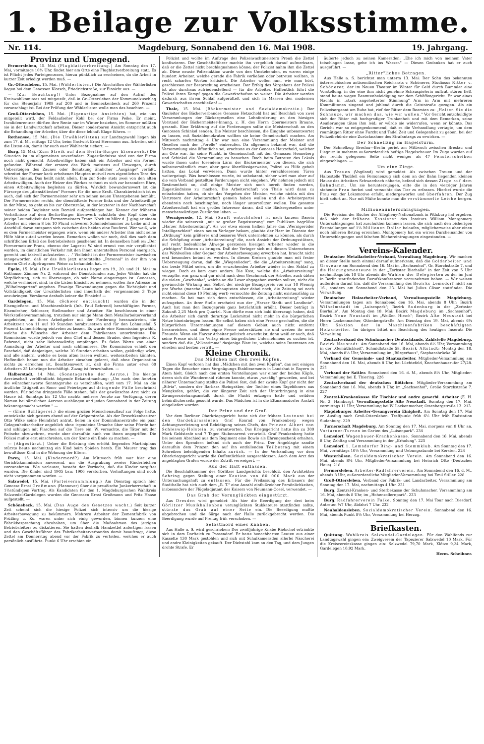1. Beilage zur Volksstimme.
Nr. 114. Magdeburg, Sonnabend den 16. Mai 1908. 19. Jahrgang.
Provinz und Umgegend.
Fermersleben, 15. Mai. (Flugblattverbreitung.) Am Sonntag den 17. Mai, vormittags 10½ Uhr, findet hier am Orte eine Flugblattverbreitung statt. Es ist Pflicht jedes Parteigenossen, hierzu pünktlich zu erscheinen, da die Arbeit in kurzer Zeit erledigt werden muß. —
Gr.-Ottersleben, 15. Mai. (Wählerlisten.) Die Abschriften der Wählerlisten liegen bei dem Genossen Klotsch, Friedrichstraße, zur Einsicht aus. —
— (Zur Beachtung!) Unter Bezugnahme auf den Aufruf des Kreiswahlkomitees sei mitgeteilt, daß in Gr.-Ottersleben der Kommunalzuschlag für das Steuerjahr 1908 auf 200 und in Benneckenbeck auf 260 Prozent veranschlagt ist. Bei der Prüfung der Wählerlisten wolle man das beachten. —
Groß-Ottersleben, 15. Mai. (Eigenartige Ansichten) hat, wie uns mitgeteilt wird, der Feldaufseher Kohl bei der Firma Peike. Er meint, Invalidenrentner dürften ihre Rente nur im Winter beziehen, im Sommer müßten sie in der Landwirtschaft arbeiten. Dieser sonderbaren Ansicht entspricht auch die Behandlung der Arbeiter, über die diese lebhaft Klage führen. —
Rothensee, 15. Mai. (Die Urwählerlisten) zur Landtagswahl liegen bis zum 17. d. M., mittags 12 Uhr, beim Gastwirt Ernst Herrmann aus. Arbeiter, seht die Listen ein, damit ihr euch euer Wahlrecht sichert. —
Burg, 15. Mai. (Zum Streik auf dem Berlin-Burger Eisenwerk.) Die Situation ist im allgemeinen unverändert. Zugeständnisse sind von der Firma noch nicht gemacht. Arbeitswillige haben sich ein Arbeiter und ein Former gefunden. Während der erstere das Werk meistens auf Umwegen, durch Uebersteigen des Zaunes oder Benutzung ähnlicher „Ausgänge" verläßt, schreitet der Former keck erhobenen Hauptes mutvoll zum eigentlichen Tore des Werkes hinaus. Das heißt nicht allein. Ihm zur Seite stets zwei von den alten Arbeitswilligen. Auch der Heizer des Werkes rechnet es sich zur besondern Ehre, einen Arbeitswilligen begleiten zu dürfen. Wirklich bewundernswert ist die Fürsorge des „dienstältesten" Formers für die neue Kraft. Charakteristisch ist es auch, daß sich der Formermeister sehr um seinen neuen Untergebenen bemüht. Der Formermeister rechts, der dienstälteste Former links und der Arbeitswillige in der Mitte; so geht es bis zur Oberstraße, in der letzterer in der Nachbarschaft seiner beiden Begleiter sein Domizil aufgeschlagen hat. Kenner der früheren Verhältnisse auf dem Berlin-Burger Eisenwerk schütteln den Kopf über die jetzige Leutseligkeit des Formermeisters Franz. Noch im März d. J. ging er einem Arbeiter mit einem 8 bis 10 Pfund schweren Schmiedehammer zu Leibe und im Anschluß daran entspann sich zwischen den beiden eine Rauferei. Wer weiß, wie es dem Formermeister ergangen wäre, wenn ein andrer Arbeiter ihm nicht seine Hilfe hätte zuteil werden lassen. Bemerken wollen wir noch, daß dies nach dem schriftlichen Erlaß des Betriebsleiters geschehen ist. In demselben hieß es: „Der Formermeister Franz, ebenso der Lagerist W. sind erneut von mir verpflichtet worden, im dienstlichen Verkehr mit den ihnen unterstellten Personal energisch, gerecht und taktvoll aufzutreten . . ." Vielleicht ist der Formermeister inzwischen innegeworden, daß er das ihm jetzt unterstellte „Personal" in der ihm von seinem Chef aufgetragenen Weise zu behandeln hat. —
Egeln, 15. Mai. (Die Urwählerlisten) liegen am 19., 20. und 21. Mai im Rathause, Zimmer Nr. 2, während der Dienststunden aus. Jeder Wähler hat die Verpflichtung, sich zu überzeugen, ob sein Name eingetragen ist. Genossen, welche verhindert sind, in die Listen Einsicht zu nehmen, wollen ihre Adresse im „Wilhelmsgarten" angeben. Etwaige Einwendungen gegen die Richtigkeit und Vollständigkeit der Urwählerlisten sind innerhalb der vorgenannten 3 Tage anzubringen. Versäume deshalb keiner die Einsicht! —
Gardelegen, 15. Mai. (Schwer enttäuscht) wurden die in der Eisengießerei und Maschinenfabrik (Inh. Paul Behrend) beschäftigten Former, Eisendreher, Schlosser, Stellmacher und Arbeiter. Sie beschlossen in einer Werkstellenversammlung, trotzdem nur einige Mann dem Metallarbeiterverband angehörten, an ihren Arbeitgeber mit der Forderung heranzutreten, die Arbeitszeit von 11 auf 10 Stunden herabzusetzen und für den Lohnausfall 5 Prozent Lohnerhöhung eintreten zu lassen. Es wurde eine Kommission gewählt, welche die Wünsche der Arbeiter dem Fabrikanten unterbreitete. Die Kommission wurde jedoch von dem Chef und dessen Bruder, dem Ingenieur R. Behrend, nicht sehr liebenswürdig empfangen. Es fielen Worte von einer Anmaßung der Arbeiter und noch schlimmeres. Die Kommission erhielt den Bescheid, daß denjenigen, welche 10 Stunden arbeiten wollen, gekündigt wäre, und alle andern, welche es beim alten lassen wollten, weiterarbeiten könnten. Hoffentlich haben nun die Arbeiter einsehen gelernt, daß ohne Organisation nichts zu erreichen ist. Beachtenswert ist, daß die Firma unter etwa 60 Arbeitern 25 Lehrlinge beschäftigt. Zuzug ist fernzuhalten. —
Halberstadt, 14. Mai. (Sonntagsruhe der Aerzte.) Die hiesige Aerzteschaft veröffentlicht folgende Bekanntmachung: „Um auch den Aerzten die wünschenswerte Sonntagsruhe zu verschaffen, wird vom 17. Mai an die ärztliche Tätigkeit an Sonn- und Feiertagen auf dringende Fälle beschränkt werden. Für solche dringende Fälle stehen, falls der gewünschte Arzt nicht zu Hause ist, Sonntags bis 12 Uhr nachts mehrere Aerzte zur Verfügung, deren Namen bei sämtlichen Aerzten aushängen und jeden Sonnabend in der Zeitung bekanntgemacht werden." —
— (Eine Schlägerei,) die einen großen Menschenauflauf zur Folge hatte, entwickelte sich gestern abend auf der Gröperstraße. Als der Droschkenbesitzer Otto Wilke seine Heimfahrt antrat, fielen in der Dominikanerstraße ein paar Gelegenheitsarbeiter angeblich ohne irgendeine Ursache über seine Pferde her und schlugen mit Flaschen auf die Tiere ein. W. versuchte, die Täter mit der Peitsche abzuwehren, wurde aber daraufhin auch von ihnen angegriffen. Die Polizei mußte erst einschreiten, um der Szene ein Ende zu machen. —
— (Abgestürzt.) Ueber die Brüstung des erhöht liegenden Martiniplans stürzte heute nachmittag ein Kind beim Spielen herab. Ein Maurer trug das bewußtlose Kind in die Wohnung der Eltern.
Parey, 15. Mai. (Kindermord?) Am Mittwoch früh war hier eine Gerichtskommission anwesend, um die Ausgrabung zweier Kinderleichen vorzunehmen. Wie verlautet, besteht der Verdacht, daß die Kinder vergiftet wurden. Die Kinder sind 1905 bzw. 1906 verstorben. Verhaftungen sind noch nicht vorgenommen worden. —
Salzwedel, 15. Mai. (Parteiversammlung.) Am Dienstag sprach hier Genosse Ernst Großmann (Hannover) über die preußische Junkerherrschaft in 1½stündigem Vortrag. Als Kandidaten für den 1. Magdeburgischen Wahlkreis Salzwedel-Gardelegen wurden die Genossen Ernst Großmann und Fritz Haase aufgestellt. —
Schönebeck, 15. Mai. (Das Auge des Gesetzes wacht.) Seit kurzer Zeit scheint sich die hiesige Polizei sich intensiv um die hiesige Arbeiterbewegung zu bekümmern. Mehrere Arbeiter der Zementfabrik von Prüßing u. Ko. waren unter sich einig geworden, binnen kurzem eine Fabrikbesprechung abzuhalten, um über die Maßnahmen des jetzigen Betriebsleiters zu diskutieren. Sie hatten deshalb Handzettel anfertigen lassen und den Geschäftsführer des Fabrikarbeiterverbandes damit beauftragt, diese Zettel am Donnerstag abend vor der Fabrik zu verteilen, welches er auch persönlich ausführte. Punkt 6 Uhr erschien ein
Polizist und wollte im Auftrage des Polizeiwachtmeisters Preuß die Zettel konfiszieren. Der Geschäftsführer machte ihn vergeblich darauf aufmerksam, daß er die Zettel nicht beschlagnahmen könne; der Polizist nahm ihm die Zettel ab. Diese neuste Polizeiaktion wurde von den Umstehenden, es waren einige hundert Arbeiter, welche gerade die Fabrik verließen oder betreten wollten, in recht scharfen Worten kritisiert. Die Arbeiter wollen nun, wie man hört, geschlossen zur Besprechung erscheinen. Der Erfolg des Vorgehens der Polizei ist also durchaus zufriedenstellend — für die Arbeiter. Hoffentlich führt die Polizei ihren Kampf gegen die Gewerkschaften so weiter. Die Arbeiter werden dadurch aus ihrem Schlaf aufgerüttelt und sich in Massen den modernen Gewerkschaften anschließen! —
Thale, 15. Mai. (Bäckermeister und Sozialdemokratie.) Der Gauleiter des Bäckerverbandes Genosse Hetzschold hat auf Beschluß von zwei Versammlungen der Bäckergesellen eine Lohnforderung an den hiesigen Vorstand der Bäckermeister-Innung, z. H. des Herrn Obermeisters Braune, gesandt. Eine Erklärung auf die Forderungen sollte die Meisterschaft an den Genossen Schinkel senden. Die Meister beschlossen, die Eingabe unbeantwortet zu lassen, mit Sozialdemokraten wollten sie keine Gemeinschaft machen. Am Mittwoch nachmittag 4 Uhr war nun eine Versammlung der Meister und Gesellen nach der „Forelle" einberufen. Da allgemein bekannt war, daß die Versammlung eine öffentliche sei, erachtete es der Genosse Hetzschold, welcher am Orte war, für seine Pflicht, in Gemeinschaft mit den Genossen Henneberg und Schinkel die Versammlung zu besuchen. Doch beim Betreten des Lokals wurde ihnen unter tosendem Lärm der Bäckermeister von diesen, die sich selbstverständlich zwar, aber ganz überflüssigerweise, Polizei zu Hilfe geholt hatten, das Lokal verwiesen. Dann wurde hinter verschlossenen Türen weitergetagt. Was beschlossen wurde, ist unbekannt, sicher wird man aber auf die vom Verband gestellten Forderungen nicht eingehen. Wir nehmen jedoch mit Bestimmtheit an, daß einige Meister sich noch bereit finden werden, Zugeständnisse zu machen. Die Arbeiterschaft von Thale wird dann zu entscheiden haben, ob sie das Vorgehen der Meister, welche nichts mit den Vertretern der Arbeiterschaft gemein haben wollen und die Arbeiterpartei obendrein noch beschimpfen, noch länger unterstützen wollen. Die gesamte Arbeiterschaft hat ein großes Interesse daran, daß die Bäckergesellen unter menschenwürdigen Zuständen leben. —
Wernigerode, 12. Mai. (Sanft entschlafen) ist nach kurzem Dasein wieder die seinerzeit „mit so großer Begeisterung" vom Publikum begrüßte „Harzer Arbeiterzeitung". Als vor etwa einem halben Jahre das „Wernigeröder Intelligenzblatt" einen neuen Verleger bekam, glaubte der Herr im Dienste der „Ordnung" kein größeres und besseres Werk unternehmen zu können, als durch die Schöpfung einer „Arbeiterzeitung" die, nach Ansicht der Ordnungsstützen, auf recht bedenkliche Abwege geratenen hiesigen Arbeiter wieder in die „richtigen" Bahnen zu bringen. Daß der Verleger sich mit diesem Unternehmen das Wohlwollen aller Gegner der Arbeiterbewegung erworben hat, braucht nicht erst besonders betont zu werden. In diesen Kreisen glaubte man mit fester Ueberzeugung daran, daß die „Wiegenlieder", die die „Arbeiterzeitung" sang, das beste Mittel seien, um die erwachenden Arbeiter wieder in den Schlaf zu wiegen. Doch es kam ganz anders. Die Kost, welche die „Arbeiterzeitung" verzapfte, war ganz und gar nicht nach dem Geschmack der Arbeiter, auch übten die vielen „Geschenke", welche an die Leser abgegeben werden sollten, nicht die gewünschte Wirkung aus. Selbst der niedrige Bezugspreis von nur 10 Pfennig pro Woche (manche Leute behaupteten aber dabei noch, die Zeitung sei noch nicht einmal diese 10 Pfennig wert) vermochte die Zeitung nicht existenzfähig zu machen. So hat man sich denn entschlossen, die „Arbeiterzeitung" wieder aufzugeben. An ihrer Stelle erscheint nun der „Harzer Stadt- und Landbote". Auch hat man den Bezugspreis ganz beträchtlich erhöht. Dieser beträgt in Zukunft 2,25 Mark pro Quartal. Nun dürfte man sich bald überzeugt haben, daß die Arbeiter sich durch derartige Lockmittel nicht mehr in die bürgerlichen Netze hineinbringen lassen. Sie selbst haben sich eine Presse geschaffen, die die bürgerlichen Unternehmungen auf diesem Gebiet auch nicht entfernt heranreichen, und diese eigne Presse unterstützen sie und werben ihr neue Freunde. Wenn ein Harzer Arbeiter politisch erwacht ist, dann weiß er auch, daß seine Presse nicht im Verlag eines bürgerlichen Unternehmens zu suchen ist, sondern daß die „Volksstimme" dasjenige Blatt ist, welches seine Interessen am ehesten und besten vertritt. —
Kleine Chronik.
Das Mädchen mit den zwei Köpfen.
Einen Kopf verloren hat das „Mädchen mit den zwei Köpfen", das seit einigen Tagen die Besucher eines Vergnügungs-Etablissements in Landshut in Bayern in Atem hielt. Gleich nach den ersten Vorstellungen war einer der beiden Köpfe, deren sich die Wundermaid rühmen konnte, etwas „wacklig" geworden, und bei näherer Untersuchung stellte die Polizei fest, daß der zweite Kopf gar nicht der „Silvia", sondern der Barbara Steingräber, der Tochter eines Tagelöhners aus Mengkofen, gehört, die vor längerer Zeit sich der Unterbringung in eine Zwangserziehungsanstalt durch die Flucht entzogen hatte und seitdem behördlicherseits gesucht wurde. Das Mädchen ist in die Ettmannsdorfer Anstalt eingeliefert worden.
Der Prinz und der Graf.
Vor dem Berliner Oberkriegsgericht hatte sich der frühere Leutnant bei den Gardekürassieren Graf Konrad von Frankenberg wegen Achtungsverletzung und Beleidigung seines Chefs, des Prinzen Albert von Schleswig-Holstein, zu verantworten. Das Kriegsgericht hatte ihn zu 300 Mark Geldstrafe und 7 Tagen Stubenarrest verurteilt. Graf Frankenberg hatte bei seinem Abschied aus dem Regiment eine Bowle als Ehrengeschenk erhalten. Unter den Spendern befand sich auch der Prinz. Der Angeklagte sandte daraufhin dem Prinzen den auf ihn entfallenden Teilbetrag mit einem Schreiben beleidigenden Inhalts zurück. — In der Verhandlung vor dem Oberkriegsgericht wurde die Oeffentlichkeit ausgeschlossen. Auch dem Arzt des angeklagten Grafen wurde der Zutritt verweigert. —
Aus der Haft entlassen.
Die Beschlußkammer des Görlitzer Landgerichts beschloß, den Architekten Sehring gegen Stellung einer Kaution von 80 000 Mark aus der Untersuchungshaft zu entlassen. Für die Freilassung des Erbauers der Stadthalle hat sich auch dem „B. T." eine Anzahl einflußreicher Persönlichkeiten, insbesondere der Flügeladjutant des Kaisers von Neumann-Cosel, verwendet. —
Das Grab der Verunglückten eingestürzt.
Aus Dresden wird gemeldet: Als hier die Beerdigung der drei beim Görlitzer Musikhallenbau verunglückten Stukkateure stattfinden sollte, stürzte das Grab auf einer Seite ein. Die Beerdigung mußte abgebrochen und die Särge nach der Halle zurückgebracht werden. Die Beerdigung wurde auf Freitag früh verschoben. —
Selbstmord eines Knaben.
Aus Halle a. S. wird geschrieben: Der zwölfjährige Knabe Rietschel ertränkte sich in dem Dorfteich zu Passendorf. Er hatte benachbarten Leuten aus einer Kassette 130 Mark gestohlen und sich mit Schulkameraden allerlei Näschereí und andre Kleinigkeiten gekauft. Der Diebstahl kam an den Tag, und dem Jungen drohte Strafe. Er
äußerte jedoch zu seinen Kameraden: „Ehe ich mich von meinem Vater totschlagen lasse, gehe ich ins Wasser." — Diesen Gedanken hat er auch ausgeführt. —
„Ritter"liches Betragen.
Aus Halle a. S. berichtet man unterm 13. Mai: Der Sohn des bekannten österreichischen antisemitischen Reichsrats v. Schönerer, Studiosus Ritter v. Schönerer, der im Neuen Theater im Winter für Geld durch Bummler eine Vorstellung, in der eine ihm nicht genehme Schauspielerin auftrat, stören ließ, stand heute wegen Beamtenbeleidigung vor dem Schöffengericht. Er war eines Nachts in „stark angeheiterter Stimmung" Arm in Arm mit mehreren Kommilitonen singend und johlend durch die Geiststraße gezogen. Als ein Polizeisergeant um Ruhe bat, rief der Ritter dem Beamten zu: „Halten Sie die Schnauze, wir machen das, wie wir wollen." Vor Gericht entschuldigte sich der Ritter mit hochgradiger Trunkenheit und mit dem Bemerken, seine Aeußerungen täten ihm leid; er würde sie widerrufen, wenn er könnte. Das Gericht war so entgegenkommend, daß es die Verhandlung vertagte, um dem reumütigen Ritter ohne Furcht und Tadel Zeit und Gelegenheit zu geben, bei der Polizeibehörde eine Zurücknahme des Strafantrags zu erwirken. —
Der Schnellzug im Hagelsturm.
Der Schnellzug Breslau—Berlin geriet am Mittwoch zwischen Breslau und Liegnitz in mehrere außerordentlich heftige Hagelschauer. Im Zuge wurden auf der rechts gelegenen Seite nicht weniger als 47 Fensterscheiben eingeschlagen. —
Um eine Ziege.
Aus Treuen (Vogtland) wird gemeldet: Als zwischen Treuen und der Haltestelle Thoßfell ein Personenzug sich dem an der Bahn liegenden kleinen Hause des Arbeiters Schwarzbach näherte, befand sich dessen Ziege auf dem Bahndamm. Um sie herunterzujagen, eilte die in den vierziger Jahren stehende Frau herbei und versuchte das Tier zu erfassen. Hierbei wurde die Frau von der Lokomotive erfaßt, niedergeworfen und überfahren. Der Zug hielt sofort an. Nur mit Mühe konnte man die verstümmelte Leiche bergen. —
Millionenunterschlagungen.
Die Revision der Bücher der Allegheny-Nationalbank in Pittsburg hat ergeben, daß sich der frühere Kassierer des Instituts William Montgomery Unterschlagungen hat zuschulden kommen lassen, die sich nach den bisherigen Feststellungen auf 1¼ Millionen Dollar belaufen, möglicherweise aber einen noch höheren Betrag erreichen. Montgomery hat ein wirres Durcheinander von Unterschlagungen und falschen Büchereintragungen eingestanden. —
Vereins-Kalender.
Deutscher Metallarbeiter-Verband, Verwaltung Magdeburg. Wir machen an dieser Stelle noch einmal darauf aufmerksam, daß die Goldarbeiter und Graveure am Sonnabend den 16. Mai im „Sachsenhof", Gr. Storchstraße 7, und die Heizungsmonteure in der „Zerbster Bierhalle" in der Zeit von 5 Uhr nachmittags bis 10 Uhr abends die Wahlen der Delegierten zu der im Juni in Berlin stattfindenden Berufskonferenzen vorzunehmen haben. — Wir weisen außerdem darauf hin, daß die Versammlung des Bezirks Lemsdorf nicht am 16., sondern am Sonnabend den 23. Mai bei Julius Cäsar stattfindet. Die Verwaltung.
Deutscher Holzarbeiter-Verband, Verwaltungsstelle Magdeburg. Versammlungen tagen am Sonnabend den 16. Mai, abends 8 Uhr: Bezirk Wilhelmstadt im „Luisenpark"; Bezirk Sudenburg in der „Zerbster Bierhalle". Am Montag den 18. Mai: Bezirk Magdeburg im „Sachsenhof"; Bezirk Neue Neustadt im „Weißen Hirsch"; Bezirk Alte Neustadt bei Herrn Lackenmacher, Ottenbergstraße. Am Dienstag den 19. Mai, abends 6¼ Uhr: Sektion der in Maschinenfabriken beschäftigten Holzarbeiter. Im übrigen bittet um Beachtung des heutigen Inserats Die Verwaltung.
Zentralverband der Schuhmacher Deutschlands, Zahlstelle Magdeburg. Bezirk Neustadt: Am Sonnabend den 16. Mai, abends 8½ Uhr, Versammlung in der „Gemütlichkeit", Schmidtstraße 58. Bezirk Altstadt: Montag den 18. Mai, abends 8½ Uhr, Versammlung im „Bürgerhaus", Stephansbrücke 38.
Verband der Gemeinde- und Staatsarbeiter. Mitglieder-Versammlung am Sonnabend den 16. Mai, abends 8 Uhr, bei Lüchtefeld, Knochenhauerufer 27/28. 221
Verband der Sattler. Sonnabend den 16. d. M., abends 8½ Uhr, Mitglieder-Versammlung bei E. Thiering. 226
Zentralverband der deutschen Böttcher. Mitglieder-Versammlung am Sonnabend den 16. Mai, abends 8 Uhr, im „Sachsenhof", Große Storchstraße 7. 227
Zentral-Krankenkasse für Tischler und andre gewerbl. Arbeiter (E. H. Nr. 3, Hamburg), Verwaltungsstelle Alte Neustadt. Sonntag den 17. Mai, vormittags 11 Uhr, Versammlung bei W. Lackenmacher, Ottenbergstraße 13. 213
Magdeburger Arbeiter-Gesangverein Einigkeit. Am Sonntag den 17. Mai cr. Ausflug nach Groß-Ottersleben. Treffpunkt früh 6½ Uhr früh Endstation Sudenburg. 229
Turnerschaft Magdeburg. Am Sonntag den 17. Mai, morgens von 8 Uhr an, Vorturner-Turnen im Garten des „Luisenpark". 234
Lemsdorf. Wagenbauer-Krankenkasse. Sonnabend den 16. Mai, abends 8 Uhr, Zahltag und Versammlung in der „Erholung". 225
Lemsdorf. 1. Lemsdorfer Ring- und Stemmklub. Am Sonntag den 17. Mai, vormittags 10½ Uhr, Versammlung und Uebungsstunde bei Kersten. 224
Westerhüsen. Sozialdemokratischer Verein. Am Sonnabend den 16. Mai, abends 8½ Uhr, Mitglieder-Versammlung bei Heinrich Otte (Deutsches Haus). 218
Fermersleben. Arbeiter-Radfahrerverein. Am Sonnabend den 16. d. M., abends 8 Uhr, außerordentliche Mitglieder-Versammlung bei Emil Stiller. 228
Groß-Ottersleben. Verband der Fabrik- und Landarbeiter. Versammlung am Sonntag den 17. Mai, nachmittags 4 Uhr. 231
Burg. Zentral-Kranken- und Sterbekasse der Schuhmacher. Versammlung am 16. Mai, abends 8 Uhr, im „Hohenzollernpark". 233
Burg. Radfahrerverein Falke. Sonntag den 17. Mai Tour nach Diesdorf. Antreten ¾7 Uhr, Abfahrt 7 Uhr. 232
Neuhaldensleben. Sozialdemokratischer Verein. Sonnabend den 16. Mai, abends Punkt 8½ Uhr, Versammlung bei Herzog.
Briefkasten.
Quittung. Wahlkreis Salzwedel-Gardelegen. Für den Wahlfonds zur Landtagswahl gingen ein: Zweigverein der Tapezierer Salzwedel 10 Mark. Für die Kreisvereinskasse gingen ein: Salzwedel 79,70 Mark, Klötze 9,24 Mark, Gardelegen 10,92 Mark.
Herm. Scheibner.